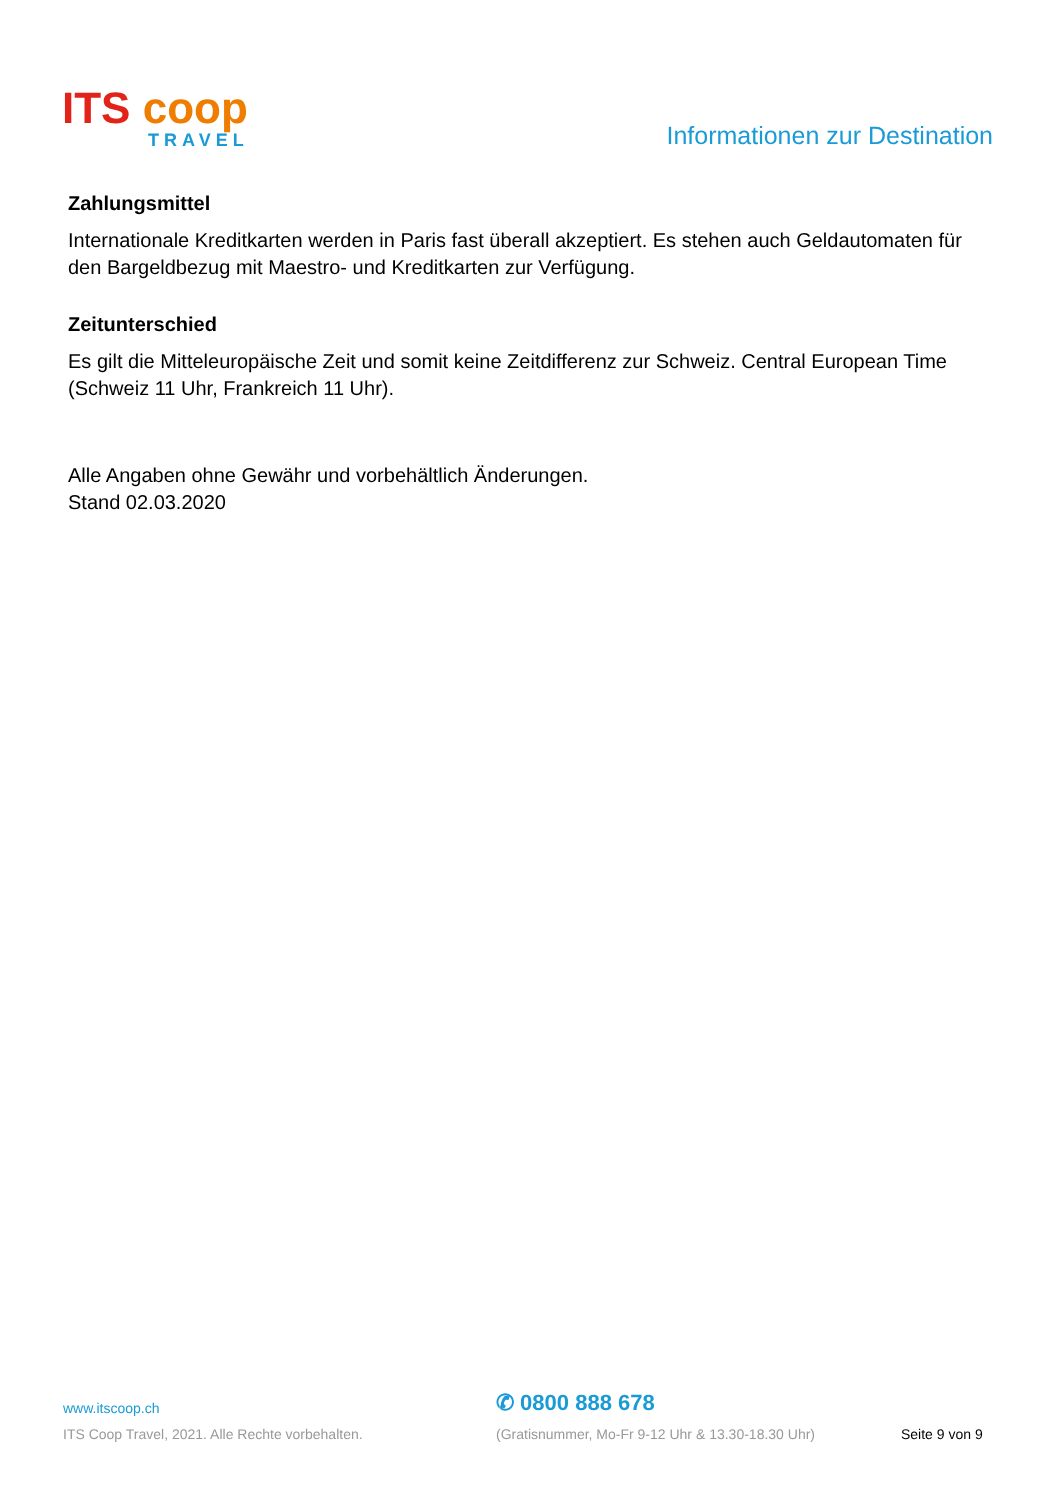ITS coop
TRAVEL
Informationen zur Destination
Zahlungsmittel
Internationale Kreditkarten werden in Paris fast überall akzeptiert. Es stehen auch Geldautomaten für den Bargeldbezug mit Maestro- und Kreditkarten zur Verfügung.
Zeitunterschied
Es gilt die Mitteleuropäische Zeit und somit keine Zeitdifferenz zur Schweiz. Central European Time (Schweiz 11 Uhr, Frankreich 11 Uhr).
Alle Angaben ohne Gewähr und vorbehältlich Änderungen.
Stand 02.03.2020
www.itscoop.ch
✆ 0800 888 678
ITS Coop Travel, 2021. Alle Rechte vorbehalten. (Gratisnummer, Mo-Fr 9-12 Uhr & 13.30-18.30 Uhr) Seite 9 von 9